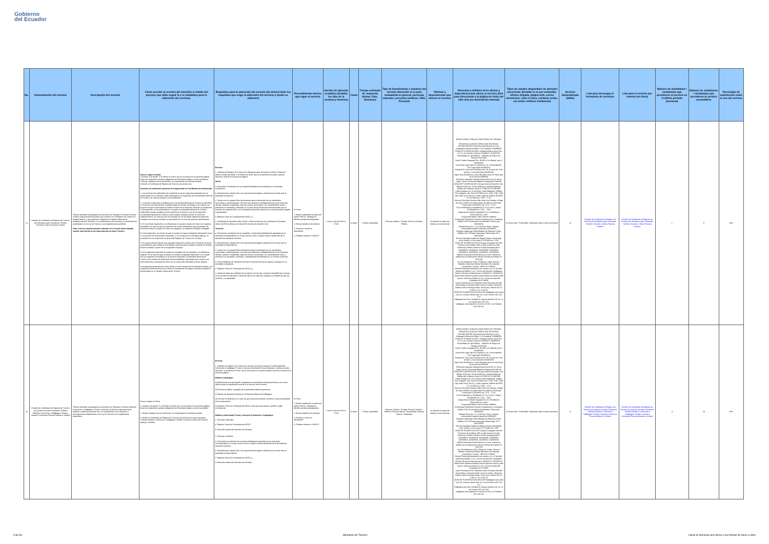Gobierno
del Ecuador
| No. | Denominación del servicio | Descripción del servicio | Cómo acceder al servicio (Se describe el detalle del proceso que debe seguir la o el ciudadano para la obtención del servicio). | Requisitos para la obtención del servicio (Se deberá listar los requisitos que exige la obtención del servicio y donde se obtienen) | Procedimiento interno que sigue el servicio | Horario de atención al público (Detallar los días de la semana y horarios) | Costo | Tiempo estimado de respuesta (Horas, Días, Semanas) | Tipo de beneficiarios o usuarios del servicio (Describir si es para ciudadanía en general, personas naturales, personas jurídicas, ONG, Personal | Oficinas y dependencias que ofrecen el servicio | Dirección y teléfono de la oficina y dependencia que ofrece el servicio (link para direccionar a la página de inicio del sitio web y/o descripción manual) | Tipos de canales disponibles de atención presencial: (Detallar si es por ventanilla, oficina, brigada, página web, correo electrónico, chat en línea, contacto center, cal center, teléfono institución) | Servicio Automatizado (Si/No) | Link para descargar el formulario de servicios | Link para el servicio por internet (en línea) | Número de ciudadanos / ciudadanas que accedieron al servicio en el último período (mensual) | Número de ciudadanos / ciudadanas que accedieron al servicio acumulativo | Porcentaje de satisfacción sobre el uso del servicio |
| --- | --- | --- | --- | --- | --- | --- | --- | --- | --- | --- | --- | --- | --- | --- | --- | --- | --- | --- |
| 14 | Emisión de Certificado de Registro de Turismo por Reingreso para Transporte Turístico Terrestre o Aéreo Persona Jurídica | Trámite orientado a prestadores de servicios de Transporte Turístico Terrestre o Aéreo, bajo personería jurídica, que cuenten con el Registro de Turismo en estado inactivo, y que requieran reingresar al Catastro Nacional de Establecimientos Turísticos, en cumplimiento a los requisitos y procedimientos establecidos en la Ley de Turismo y sus reglamentos específicos. Nota: Solo los establecimientos ubicados en el cantón Quito deberán realizar este trámite en las dependencias de Quito Turismo. | Pasos a seguir en línea: 1.Acceder a la opción "Ir al trámite en línea" que se encuentra en la presente página, llenar los respectivos campos obligatorios del formulario digital; y enviar la solicitud. 2.Recibir mediante correo electrónico, el comprobante de solicitud enviada. 3.Recibir el Certificado de Registro de Turismo por primera vez. Acciones de verificación posterior al otorgamiento de Certificado de Acreditación: 1. Las acciones de verificación del cumplimiento de los requisitos declarados por el administrado en su solicitud, serán realizadas en la inspección por la Autoridad Nacional de Turismo, de manera posterior a la acreditación. 2. La primera inspección a realizarse por la Autoridad Nacional de Turismo se ejecutará en el término de setenta días contados desde la emisión del Registro de Turismo, sin perjuicio de que el interesado la solicite a través de la Dirección Zonal de su jurisdicción. Si la inspección no fue solicitada por el usuario, la Autoridad Nacional de Turismo notificará al usuario mediante correo electrónico la fecha y hora de la inspección. La Autoridad Nacional de Turismo, podrá realizar cualquier acción de control al establecimiento. En caso de que se incumpla con la normativa vigente por parte del prestador de servicios turísticos se procederá con el inicio del proceso sancionatorio. 3. En la primera inspección se verificará que el usuario cumpla con todos los requisitos declarados. En caso de que las acciones de control determinen que el prestador de servicios turísticos cumple con todos los requisitos, se ratificará el Registro otorgado. En esta inspección, en el caso de que el usuario no haya consignado información veraz, o no presente los documentos requeridos, o no cumpla con la normativa vigente, se procederá con la suspensión temporal del Registro de Turismo por 30 días. 4. El usuario deberá solicitar una segunda inspección a través de la Dirección Zonal de su jurisdicción, para validar la información requerida para el registro durante los 30 días término contados a partir de la suspensión temporal. Si en la segunda inspección el usuario ha cumplido con los requisitos, se ratificará el Registro. En el caso de que el usuario no solicite la segunda inspección o no cumpla con los requisitos incumplidos en la primera inspección, la Autoridad Nacional de Turismo o los Gobiernos Autónomos Descentralizados municipales que cuenten con dicha atribución, procederá de oficio con la suspensión definitiva de dicho registro. La suspensión temporal tiene como efecto el cese temporal de la actividad turística; y, la suspensión definitiva tiene como efecto la inactivación del registro turístico otorgado al administrado en el Catastro Nacional de Turismo. | En línea: 1. Solicitud de Registro de Turismo por Reingreso para Transporte Turístico Terrestre o Aéreo a través del botón "Ir al trámite en línea" que se encuentra en la parte superior derecha o al final de la presente página. Aéreo: a. Documento constitutivo de la compañía debidamente aprobada por la autoridad competente; b. Nombramiento vigente del o los representantes legales, debidamente inscrito ante la autoridad competente; c. Contar con un espacio físico permanente para el desarrollo de sus actividades comerciales y administrativas, el mismo que deberá ser obligatoriamente local comercial, oficinas, oficinas compartidas, islas de centros comerciales, con especificación clara y precisa de su ubicación y domicilio. En el caso de las aerolíneas internacionales que no cuenten con espacio físico, se le solicitará la dirección exacta de sus representantes legales o apoderados; d. Registro Único de Contribuyentes (RUC); y, e. Certificado de Operador Aéreo (AOC) o Reconocimiento de Certificado de Operador Aéreo (AOCR) emitido por la Dirección General de Aviación Civil. Terrestre: a. Documento constitutivo de la compañía o cooperativa debidamente aprobada por la autoridad correspondiente, en la que conste como su objeto social el desarrollo de la actividad de transporte turístico; b. Nombramiento vigente del o los representantes legales, debidamente inscrito ante la autoridad correspondiente; c. Contar con un espacio físico permanente para el desarrollo de sus actividades comerciales y administrativas, el mismo que deberá ser obligatoriamente local comercial, oficinas, oficinas compartidas, islas de centros comerciales, con especificación clara y precisa de su ubicación y domicilio, y debidamente identificada con su nombre comercial. d. Título habilitante de transporte terrestre comercial de turismo vigente, otorgado por la Autoridad competente; e. Registro Único de Contribuyentes (RUC); y, f. Listado de todas las unidades de transporte con las que cuenta la compañía que constan en el permiso de operación, matrícula vigente de todas las unidades y el detalle del tipo de vehículo y su capacidad. | En línea: 1. Recibir notificación a través del portal GOB.EC, bandeja de trámites pendientes/asignados 2. Revisar detalle de la solicitud 3. Preparar y remitir la información 4. Finalizar trámite en GOB.EC | Lunes a viernes 8h15 a 17h13 | Gratuito | 5 Día(s) Laborables | Persona Jurídica - Privada, Persona Jurídica - Pública | Se atiende en todas las oficinas a nivel nacional | DIRECCIONES ZONALES MINISTERIO DE TURISMO PROVINCIA CANTÓN DIRECCIÓN TELÉFONO OFICINA MATRIZ Pichincha Quito Briceño E1-24 y Guayaquil referencia Edificio "La Licuadora" 023999333 ZONA DE PLANIFICACIÓN 1 Imbabura Ibarra Sucre Nro. 14-72 y Av. Teodoro Gómez 062958547; 062958759 Esmeraldas Av. del Pacífico – Malecón de Playa Las Palmas 062011446 Carchi Tulcán Guayaquil Nro. 39-008 y Av. Manabí, piso 2 062960046 Sucumbíos Lago Agrio Av. Aguarico y Av. Circunvalación, CAC Lago Agrio 062991914 Orellana El Coca Juan Montalvo Nro. 58-10 entre Av. 9 de octubre y 6 de diciembre 062881583 Napo Tena Rocafuerte y Juan Montalvo, junto al Hotel Joya de la Selva 062886536 Pichincha Cayambe Panamericana Norte Km 0.5 vía al Cajas, Centro Comercial Nápoles Shopping 022185249 ZONA DE PLANIFICACIÓN 6 Azuay Cuenca Dirección: Ave. México entre Ave. De las Américas y Unidad Nacional, Edificio del Gobierno Zonal 6 072887255 072887089 Cañar Azogues Av. 16 de Abril y Calle Babahoyo. Edificio CAC Azogues. 2do. Piso 073706016 ext. 2795, 2796, 2798 Loja Calle Sucre 191-31 y Quito, esquina. Edificio del INPC 07 2572964 ext. 2760 – 2770 Zamora Chinchipe Zamora Calle José Luis Tamayo y Diego de Vaca. Edificio de Gobernación de Zamora Chinchipe, Primer piso 072606466 ext. 2775 – 2778 El Oro Machala Av. Rocafuerte 07-22 e/ Junín y Tarqui 072968480 ext. 2782 – 2784 Tungurahua Ambato Guayaquil 01-18 y Rocafuerte 032821800 ext. 2350 Tungurahua Baños Calle Thomas Halflants Chimborazo Riobamba Primera Constituyente y Carabobo. Edificio GAD Provincial de Chimborazo. Primer piso 032946682 Pastaza Puyo Km. 2 1/2 vía Puyo-Tena, Campus Universidad Estatal Amazónica 032894655 Cotopaxi Latacunga Calle Marqués de Maenza y Quito, Edificio CAC El Rosal Latacunga, Planta baja, Of. 3 033730594 Morona Santiago Ciudad de Macas Antonio Samaniego entre Soasti y 24 de mayo 072701480 ext. 2730 ZONA DE PLANIFICACIÓN 8 Guayas Guayaquil Avenida Francisco de Orellana 1805 y calle Justino Cornejo referencia; Edificio Gobierno Zonal Guayaquil piso 8 042068565, 042068519, 042068496, 042068562, 042068613, 042068501, 042068522, 042068563 Bolívar Guaranda García Moreno y Sucre; referencia edificio de la Gobernación Oficina Técnica de Bolívar 03 2551249 Los ríos Babahoyo Cdla. El Mamey, Calles Twinza Y Malecón referencia Edificio Ministerio De Inclusión Económica Y Social – MIES 05 2739322 Manabí Portoviejo Avenida de los nardos s/n y 15 de abril; referencia Edificio C.A.C. Centro de Atención Ciudadana Oficina Técnica de Manabí piso 3 053043711; 053043734 Santa Elena Salinas Avenida Carlos Espinoza Larrea y calle Quinta; referencia Edificio C.A.C. Centro de Atención Ciudadana 04 3728904 Santo Domingo de los Tsáchilas Santo Domingo Avenida Esmeraldas y Avenida Emilio Lorenzo Sthele; referencia Edificio Santo Domingo Plaza. Tercer piso, oficina 301 02 2745727, 02 2745726 ZONA DE PLANIFICACIÓN INSULAR Galápagos Isla Santa Cruz Av. Charles Darwin 390, Av. 12 de Febrero 052 526 174 Galápagos Isla San Cristóbal Av. Alsacio Northia S/N, Av. 12 de Febrero 052 520 704 Galápagos Isla Isabela Av. Antonio Gil S/N, Los Petreles 052 529 132 | En línea (Sitio / Portal Web / Aplicación web) Correo electrónico | Si | Emisión de Certificado de Registro de Turismo por Reingreso para Transporte Turístico Terrestre o Aéreo Persona Jurídica | Emisión de Certificado de Registro de Turismo por Reingreso para Transporte Turístico Terrestre o Aéreo Persona Jurídica | 1 | 0 | 84% |
| 15 | Emisión de Certificado de Registro de Turismo por primera vez para Transporte Turístico Marítimo Continente o Galápagos; Fluvial o Lacustre Continente Persona Natural o Jurídica | Trámite orientado a prestadores de servicios de Transporte Turístico Marítimo Continente o Galápagos; Fluvial o Lacustre Continente, bajo personería jurídica o natural por primera vez, en cumplimiento a los requisitos y procedimientos establecidos en la Ley de Turismo y sus reglamentos específicos. | Pasos a seguir en línea: 1. Acceder a la opción "Ir al trámite en línea" que se encuentra en la presente página, llenar los respectivos campos obligatorios del formulario digital; y enviar la solicitud. 2. Recibir mediante correo electrónico, el comprobante de solicitud enviada. 3. Recibir el Certificado de Registro de Turismo por primera vez para Transporte Turístico Marítimo Continente o Galápagos; Fluvial o Lacustre Continente Persona Natural o Jurídica. | En línea: 1. Solicitud de Registro de Turismo por primera vez para Transporte Turístico Marítimo Continente o Galápagos; Fluvial o Lacustre Continente Persona Natural o Jurídica a través del botón "Ir al trámite en línea" que se encuentra en la parte superior derecha o al final de la presente página. Marítimo Galápagos: a) Matrícula de la embarcación, otorgada por la autoridad marítima pertinente, en la cual debe constar la clasificación acorde a su servicio como turismo; b) Permiso de tráfico, otorgado por la autoridad marítima pertinente; c) Patente de operación turística en la Reserva Marina de Galápagos; d) Contrato de fletamento, en caso de que la persona natural o jurídica no sea la propietaria de la embarcación; e) Registro Único de Contribuyentes (RUC), para persona natural o jurídica, según corresponda Marítimo (continente) Fluvial y Lacustre (Continente o Galápagos): 1. Personas Naturales: a. Registro Único de Contribuyentes (RUC) b. Dirección exacta del domicilio del Armador. 2. Personas Jurídicas: a. Documento constitutivo de la misma debidamente aprobado por la autoridad correspondiente, en la que conste como su objeto social el desarrollo de la actividad de transporte turístico; b. Nombramiento vigente del o los representantes legales, debidamente inscrito ante la autoridad correspondiente; c. Registro Único de Contribuyentes (RUC); y, d. Dirección exacta del domicilio del Armador. | En línea: 1. Recibir notificación a través del portal GOB.EC, bandeja de trámites pendientes/asignados 2. Revisar detalle de la solicitud 3. Preparar y remitir la información 4. Finalizar trámite en GOB.EC | Lunes a viernes 8h15 a 17h14 | Gratuito | 5 Día(s) Laborables | Persona Jurídica - Privada, Persona Jurídica - Pública, Persona Natural - Ecuatoriana, Persona Natural - Extranjera | Se atiende en todas las oficinas a nivel nacional | DIRECCIONES ZONALES MINISTERIO DE TURISMO PROVINCIA CANTÓN DIRECCIÓN TELÉFONO OFICINA MATRIZ Pichincha Quito Briceño E1-24 y Guayaquil referencia Edificio "La Licuadora" 023999333 ZONA DE PLANIFICACIÓN 1 Imbabura Ibarra Sucre Nro. 14-72 y Av. Teodoro Gómez 062958547; 062958759 Esmeraldas Av. del Pacífico – Malecón de Playa Las Palmas 062011446 Carchi Tulcán Guayaquil Nro. 39-008 y Av. Manabí, piso 2 062960046 Sucumbíos Lago Agrio Av. Aguarico y Av. Circunvalación, CAC Lago Agrio 062991914 Orellana El Coca Juan Montalvo Nro. 58-10 entre Av. 9 de octubre y 6 de diciembre 062881583 Napo Tena Rocafuerte y Juan Montalvo, junto al Hotel Joya de la Selva 062886536 Pichincha Cayambe Panamericana Norte Km 0.5 vía al Cajas, Centro Comercial Nápoles Shopping 022185249 ZONA DE PLANIFICACIÓN 6 Azuay Cuenca Dirección: Ave. México entre Ave. De las Américas y Unidad Nacional, Edificio del Gobierno Zonal 6 072887255 072887089 Cañar Azogues Av. 16 de Abril y Calle Babahoyo. Edificio CAC Azogues. 2do. Piso 073706016 ext. 2795, 2796, 2798 Loja Calle Sucre 191-31 y Quito, esquina. Edificio del INPC 07 2572964 ext. 2760 – 2770 Zamora Chinchipe Zamora Calle José Luis Tamayo y Diego de Vaca. Edificio de Gobernación de Zamora Chinchipe, Primer piso 072606466 ext. 2775 – 2778 El Oro Machala Av. Rocafuerte 07-22 e/ Junín y Tarqui 072968480 ext. 2782 – 2784 Tungurahua Ambato Guayaquil 01-18 y Rocafuerte 032821800 ext. 2350 Tungurahua Baños Calle Thomas Halflants Chimborazo Riobamba Primera Constituyente y Carabobo. Edificio GAD Provincial de Chimborazo. Primer piso 032946682 Pastaza Puyo Km. 2 1/2 vía Puyo-Tena, Campus Universidad Estatal Amazónica 032894655 Cotopaxi Latacunga Calle Marqués de Maenza y Quito, Edificio CAC El Rosal Latacunga, Planta baja, Of. 3 033730594 Morona Santiago Ciudad de Macas Antonio Samaniego entre Soasti y 24 de mayo 072701480 ext. 2730 ZONA DE PLANIFICACIÓN 8 Guayas Guayaquil Avenida Francisco de Orellana 1805 y calle Justino Cornejo referencia; Edificio Gobierno Zonal Guayaquil piso 8 042068565, 042068519, 042068496, 042068562, 042068613, 042068501, 042068522, 042068563 Bolívar Guaranda García Moreno y Sucre; referencia edificio de la Gobernación Oficina Técnica de Bolívar 03 2551249 Los ríos Babahoyo Cdla. El Mamey, Calles Twinza Y Malecón referencia Edificio Ministerio De Inclusión Económica Y Social – MIES 05 2739322 Manabí Portoviejo Avenida de los nardos s/n y 15 de abril; referencia Edificio C.A.C. Centro de Atención Ciudadana Oficina Técnica de Manabí piso 3 053043711; 053043734 Santa Elena Salinas Avenida Carlos Espinoza Larrea y calle Quinta; referencia Edificio C.A.C. Centro de Atención Ciudadana 04 3728904 Santo Domingo de los Tsáchilas Santo Domingo Avenida Esmeraldas y Avenida Emilio Lorenzo Sthele; referencia Edificio Santo Domingo Plaza. Tercer piso, oficina 301 02 2745727, 02 2745726 ZONA DE PLANIFICACIÓN INSULAR Galápagos Isla Santa Cruz Av. Charles Darwin 390, Av. 12 de Febrero 052 526 174 Galápagos Isla San Cristóbal Av. Alsacio Northia S/N, Av. 12 de Febrero 052 520 704 Galápagos Isla Isabela Av. Antonio Gil S/N, Los Petreles 052 529 132 | En línea (Sitio / Portal Web / Aplicación web) Correo electrónico | Si | Emisión de Certificado de Registro de Turismo por primera vez para Transporte Turístico Marítimo Continente o Galápagos; Fluvial o Lacustre Continente Persona Natural o Jurídica | Emisión de Certificado de Registro de Turismo por primera vez para Transporte Turístico Marítimo Continente o Galápagos; Fluvial o Lacustre Continente Persona Natural o Jurídica | 9 | 29 | 84% |
9 de 36 Ministerio de Turismo Literal d) Servicios que ofrece y las formas de hacer a ellos